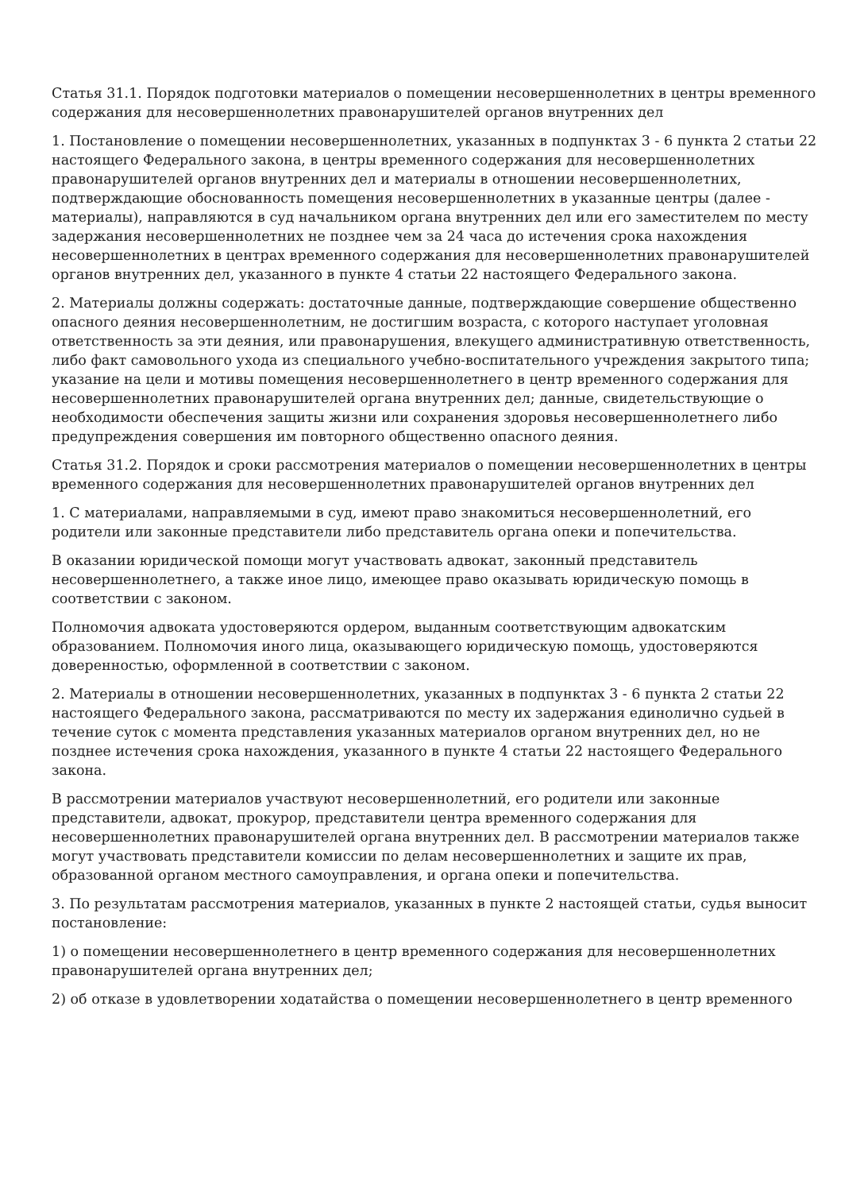Статья 31.1. Порядок подготовки материалов о помещении несовершеннолетних в центры временного содержания для несовершеннолетних правонарушителей органов внутренних дел
1. Постановление о помещении несовершеннолетних, указанных в подпунктах 3 - 6 пункта 2 статьи 22 настоящего Федерального закона, в центры временного содержания для несовершеннолетних правонарушителей органов внутренних дел и материалы в отношении несовершеннолетних, подтверждающие обоснованность помещения несовершеннолетних в указанные центры (далее - материалы), направляются в суд начальником органа внутренних дел или его заместителем по месту задержания несовершеннолетних не позднее чем за 24 часа до истечения срока нахождения несовершеннолетних в центрах временного содержания для несовершеннолетних правонарушителей органов внутренних дел, указанного в пункте 4 статьи 22 настоящего Федерального закона.
2. Материалы должны содержать: достаточные данные, подтверждающие совершение общественно опасного деяния несовершеннолетним, не достигшим возраста, с которого наступает уголовная ответственность за эти деяния, или правонарушения, влекущего административную ответственность, либо факт самовольного ухода из специального учебно-воспитательного учреждения закрытого типа; указание на цели и мотивы помещения несовершеннолетнего в центр временного содержания для несовершеннолетних правонарушителей органа внутренних дел; данные, свидетельствующие о необходимости обеспечения защиты жизни или сохранения здоровья несовершеннолетнего либо предупреждения совершения им повторного общественно опасного деяния.
Статья 31.2. Порядок и сроки рассмотрения материалов о помещении несовершеннолетних в центры временного содержания для несовершеннолетних правонарушителей органов внутренних дел
1. С материалами, направляемыми в суд, имеют право знакомиться несовершеннолетний, его родители или законные представители либо представитель органа опеки и попечительства.
В оказании юридической помощи могут участвовать адвокат, законный представитель несовершеннолетнего, а также иное лицо, имеющее право оказывать юридическую помощь в соответствии с законом.
Полномочия адвоката удостоверяются ордером, выданным соответствующим адвокатским образованием. Полномочия иного лица, оказывающего юридическую помощь, удостоверяются доверенностью, оформленной в соответствии с законом.
2. Материалы в отношении несовершеннолетних, указанных в подпунктах 3 - 6 пункта 2 статьи 22 настоящего Федерального закона, рассматриваются по месту их задержания единолично судьей в течение суток с момента представления указанных материалов органом внутренних дел, но не позднее истечения срока нахождения, указанного в пункте 4 статьи 22 настоящего Федерального закона.
В рассмотрении материалов участвуют несовершеннолетний, его родители или законные представители, адвокат, прокурор, представители центра временного содержания для несовершеннолетних правонарушителей органа внутренних дел. В рассмотрении материалов также могут участвовать представители комиссии по делам несовершеннолетних и защите их прав, образованной органом местного самоуправления, и органа опеки и попечительства.
3. По результатам рассмотрения материалов, указанных в пункте 2 настоящей статьи, судья выносит постановление:
1) о помещении несовершеннолетнего в центр временного содержания для несовершеннолетних правонарушителей органа внутренних дел;
2) об отказе в удовлетворении ходатайства о помещении несовершеннолетнего в центр временного